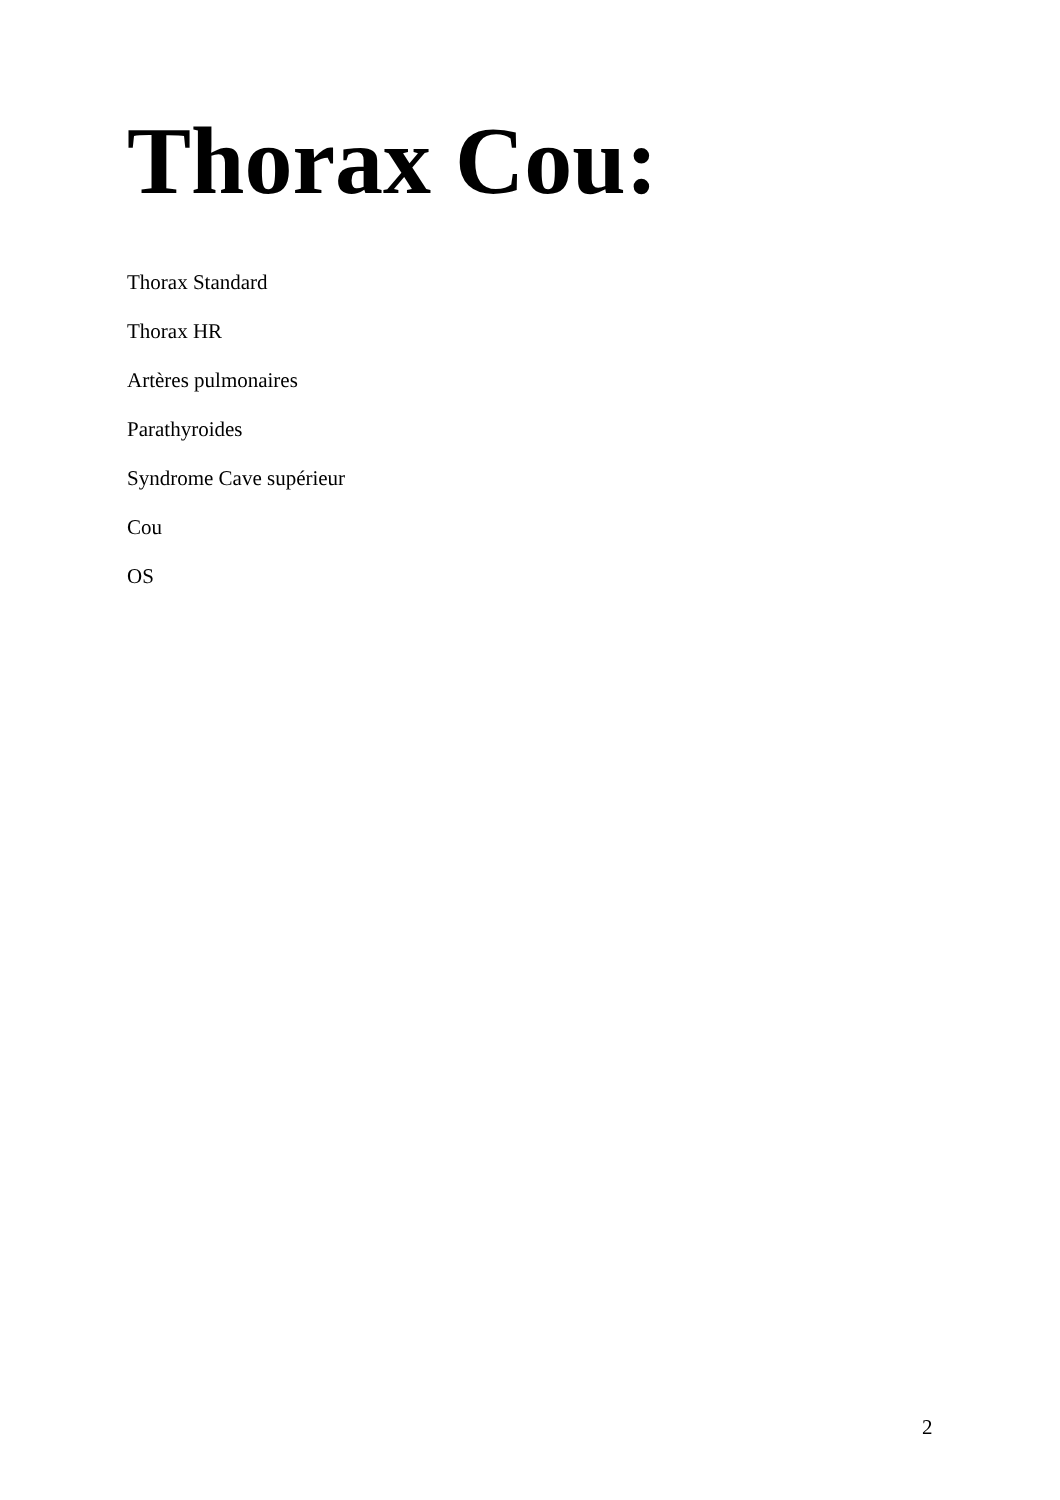Thorax Cou:
Thorax Standard
Thorax HR
Artères pulmonaires
Parathyroides
Syndrome Cave supérieur
Cou
OS
2